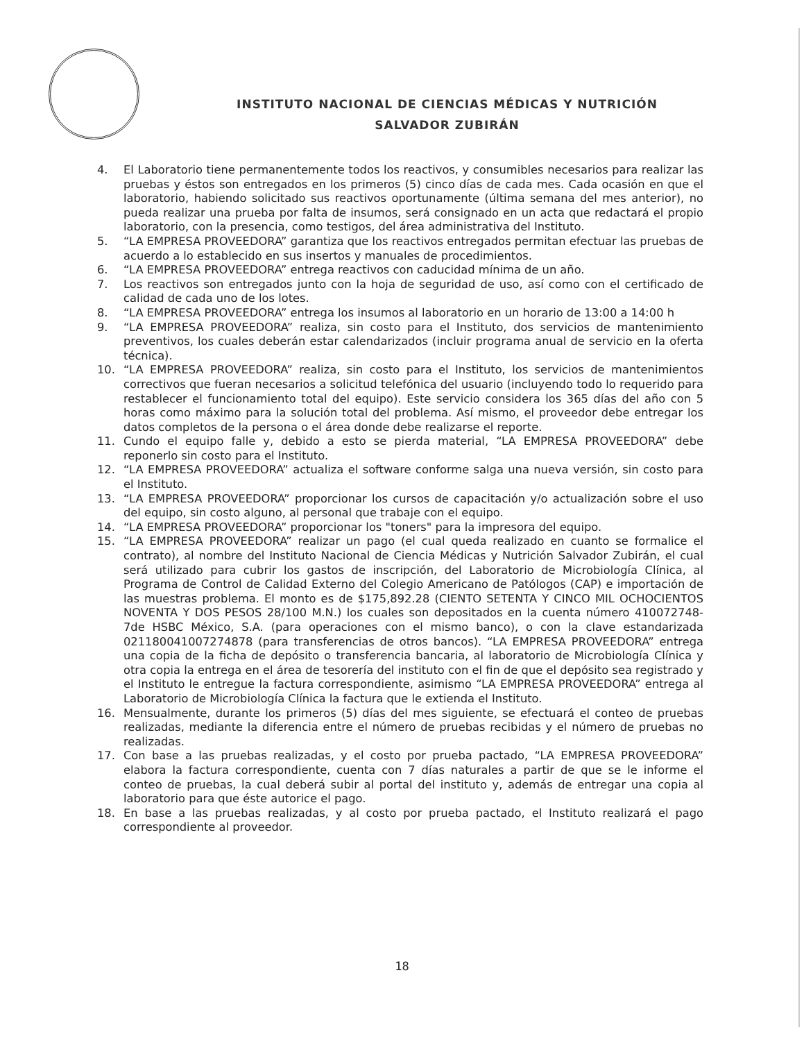INSTITUTO NACIONAL DE CIENCIAS MÉDICAS Y NUTRICIÓN
SALVADOR ZUBIRÁN
4. El Laboratorio tiene permanentemente todos los reactivos, y consumibles necesarios para realizar las pruebas y éstos son entregados en los primeros (5) cinco días de cada mes. Cada ocasión en que el laboratorio, habiendo solicitado sus reactivos oportunamente (última semana del mes anterior), no pueda realizar una prueba por falta de insumos, será consignado en un acta que redactará el propio laboratorio, con la presencia, como testigos, del área administrativa del Instituto.
5. “LA EMPRESA PROVEEDORA” garantiza que los reactivos entregados permitan efectuar las pruebas de acuerdo a lo establecido en sus insertos y manuales de procedimientos.
6. “LA EMPRESA PROVEEDORA” entrega reactivos con caducidad mínima de un año.
7. Los reactivos son entregados junto con la hoja de seguridad de uso, así como con el certificado de calidad de cada uno de los lotes.
8. “LA EMPRESA PROVEEDORA” entrega los insumos al laboratorio en un horario de 13:00 a 14:00 h
9. “LA EMPRESA PROVEEDORA” realiza, sin costo para el Instituto, dos servicios de mantenimiento preventivos, los cuales deberán estar calendarizados (incluir programa anual de servicio en la oferta técnica).
10. “LA EMPRESA PROVEEDORA” realiza, sin costo para el Instituto, los servicios de mantenimientos correctivos que fueran necesarios a solicitud telefónica del usuario (incluyendo todo lo requerido para restablecer el funcionamiento total del equipo). Este servicio considera los 365 días del año con 5 horas como máximo para la solución total del problema. Así mismo, el proveedor debe entregar los datos completos de la persona o el área donde debe realizarse el reporte.
11. Cundo el equipo falle y, debido a esto se pierda material, “LA EMPRESA PROVEEDORA” debe reponerlo sin costo para el Instituto.
12. “LA EMPRESA PROVEEDORA” actualiza el software conforme salga una nueva versión, sin costo para el Instituto.
13. “LA EMPRESA PROVEEDORA” proporcionar los cursos de capacitación y/o actualización sobre el uso del equipo, sin costo alguno, al personal que trabaje con el equipo.
14. “LA EMPRESA PROVEEDORA” proporcionar los "toners" para la impresora del equipo.
15. “LA EMPRESA PROVEEDORA” realizar un pago (el cual queda realizado en cuanto se formalice el contrato), al nombre del Instituto Nacional de Ciencia Médicas y Nutrición Salvador Zubirán, el cual será utilizado para cubrir los gastos de inscripción, del Laboratorio de Microbiología Clínica, al Programa de Control de Calidad Externo del Colegio Americano de Patólogos (CAP) e importación de las muestras problema. El monto es de $175,892.28 (CIENTO SETENTA Y CINCO MIL OCHOCIENTOS NOVENTA Y DOS PESOS 28/100 M.N.) los cuales son depositados en la cuenta número 410072748-7de HSBC México, S.A. (para operaciones con el mismo banco), o con la clave estandarizada 021180041007274878 (para transferencias de otros bancos). “LA EMPRESA PROVEEDORA” entrega una copia de la ficha de depósito o transferencia bancaria, al laboratorio de Microbiología Clínica y otra copia la entrega en el área de tesorería del instituto con el fin de que el depósito sea registrado y el Instituto le entregue la factura correspondiente, asimismo “LA EMPRESA PROVEEDORA” entrega al Laboratorio de Microbiología Clínica la factura que le extienda el Instituto.
16. Mensualmente, durante los primeros (5) días del mes siguiente, se efectuará el conteo de pruebas realizadas, mediante la diferencia entre el número de pruebas recibidas y el número de pruebas no realizadas.
17. Con base a las pruebas realizadas, y el costo por prueba pactado, “LA EMPRESA PROVEEDORA” elabora la factura correspondiente, cuenta con 7 días naturales a partir de que se le informe el conteo de pruebas, la cual deberá subir al portal del instituto y, además de entregar una copia al laboratorio para que éste autorice el pago.
18. En base a las pruebas realizadas, y al costo por prueba pactado, el Instituto realizará el pago correspondiente al proveedor.
18